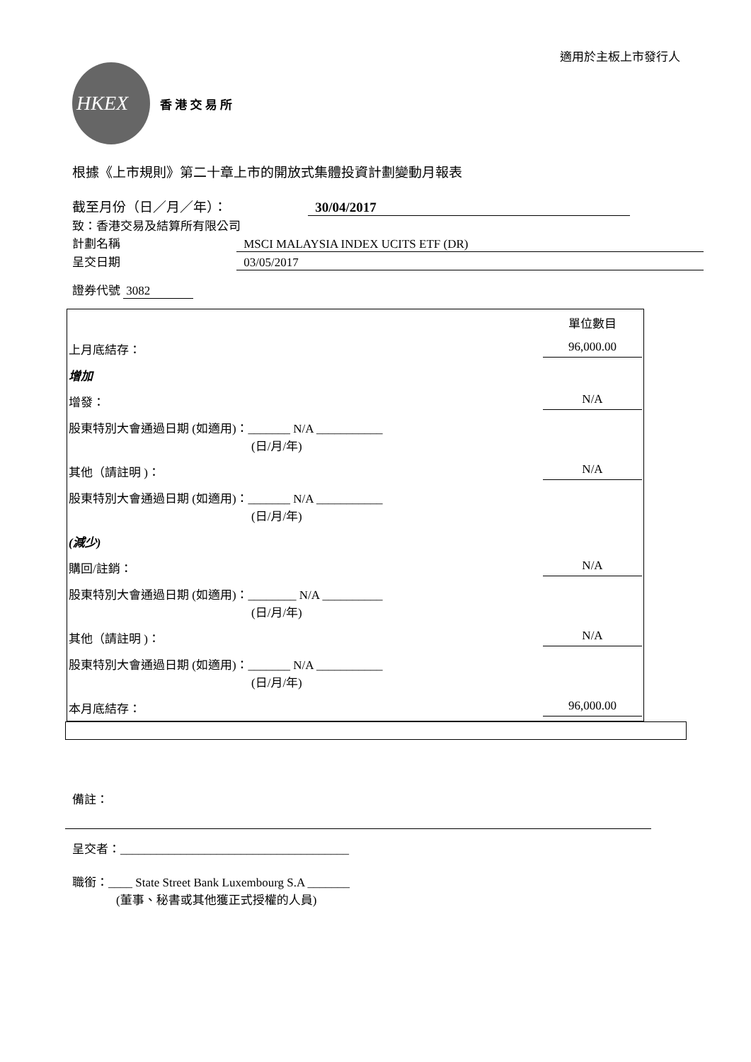適用於主板上市發行人
HKEX
香 港 交 易 所
根據《上市規則》第二十章上市的開放式集體投資計劃變動月報表
截至月份（日／月／年）： 30/04/2017
致：香港交易及結算所有限公司
計劃名稱 MSCI MALAYSIA INDEX UCITS ETF (DR)
呈交日期 03/05/2017
證券代號 3082
| | 單位數目 |
| 上月底結存： | 96,000.00 |
| 增加 | |
| 增發： | N/A |
| 股東特別大會通過日期 (如適用)：_______ N/A ___________ (日/月/年) | |
| 其他（請註明 )： | N/A |
| 股東特別大會通過日期 (如適用)：_______ N/A ___________ (日/月/年) | |
| (減少) | |
| 購回/註銷： | N/A |
| 股東特別大會通過日期 (如適用)：________ N/A __________ (日/月/年) | |
| 其他（請註明 )： | N/A |
| 股東特別大會通過日期 (如適用)：_______ N/A ___________ (日/月/年) | |
| 本月底結存： | 96,000.00 |
備註：
呈交者：______________________________________
職銜：____ State Street Bank Luxembourg S.A _______
(董事、秘書或其他獲正式授權的人員)